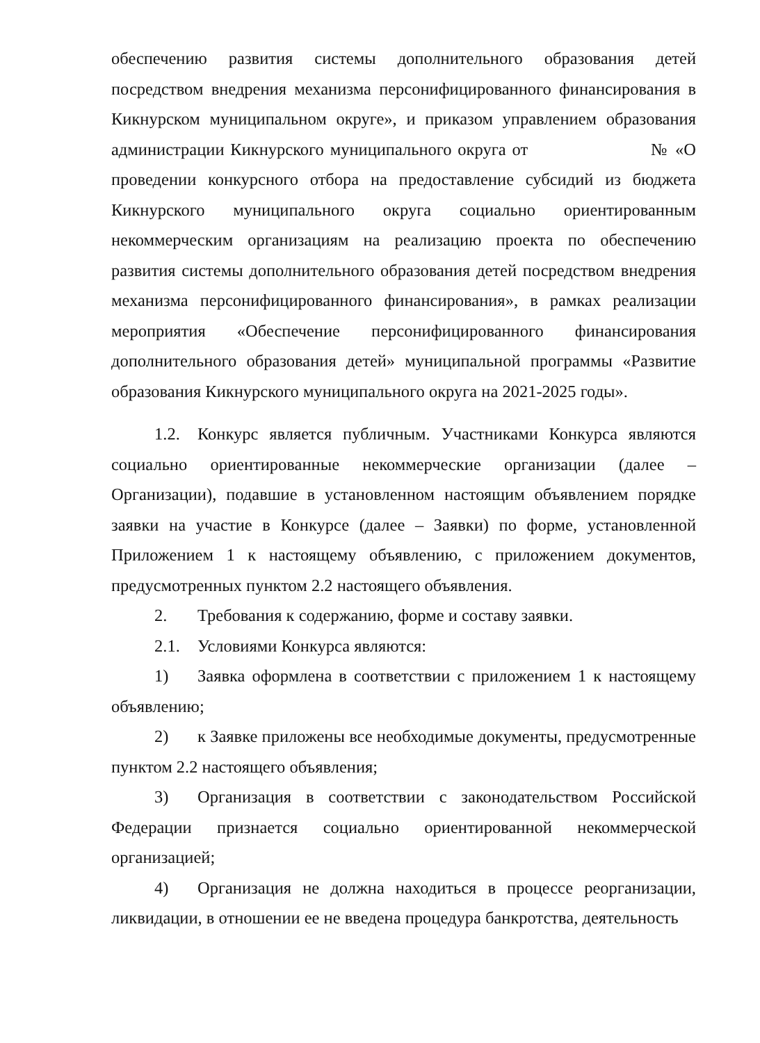обеспечению развития системы дополнительного образования детей посредством внедрения механизма персонифицированного финансирования в Кикнурском муниципальном округе», и приказом управлением образования администрации Кикнурского муниципального округа от № «О проведении конкурсного отбора на предоставление субсидий из бюджета Кикнурского муниципального округа социально ориентированным некоммерческим организациям на реализацию проекта по обеспечению развития системы дополнительного образования детей посредством внедрения механизма персонифицированного финансирования», в рамках реализации мероприятия «Обеспечение персонифицированного финансирования дополнительного образования детей» муниципальной программы «Развитие образования Кикнурского муниципального округа на 2021-2025 годы».
1.2. Конкурс является публичным. Участниками Конкурса являются социально ориентированные некоммерческие организации (далее – Организации), подавшие в установленном настоящим объявлением порядке заявки на участие в Конкурсе (далее – Заявки) по форме, установленной Приложением 1 к настоящему объявлению, с приложением документов, предусмотренных пунктом 2.2 настоящего объявления.
2. Требования к содержанию, форме и составу заявки.
2.1. Условиями Конкурса являются:
1) Заявка оформлена в соответствии с приложением 1 к настоящему объявлению;
2) к Заявке приложены все необходимые документы, предусмотренные пунктом 2.2 настоящего объявления;
3) Организация в соответствии с законодательством Российской Федерации признается социально ориентированной некоммерческой организацией;
4) Организация не должна находиться в процессе реорганизации, ликвидации, в отношении ее не введена процедура банкротства, деятельность